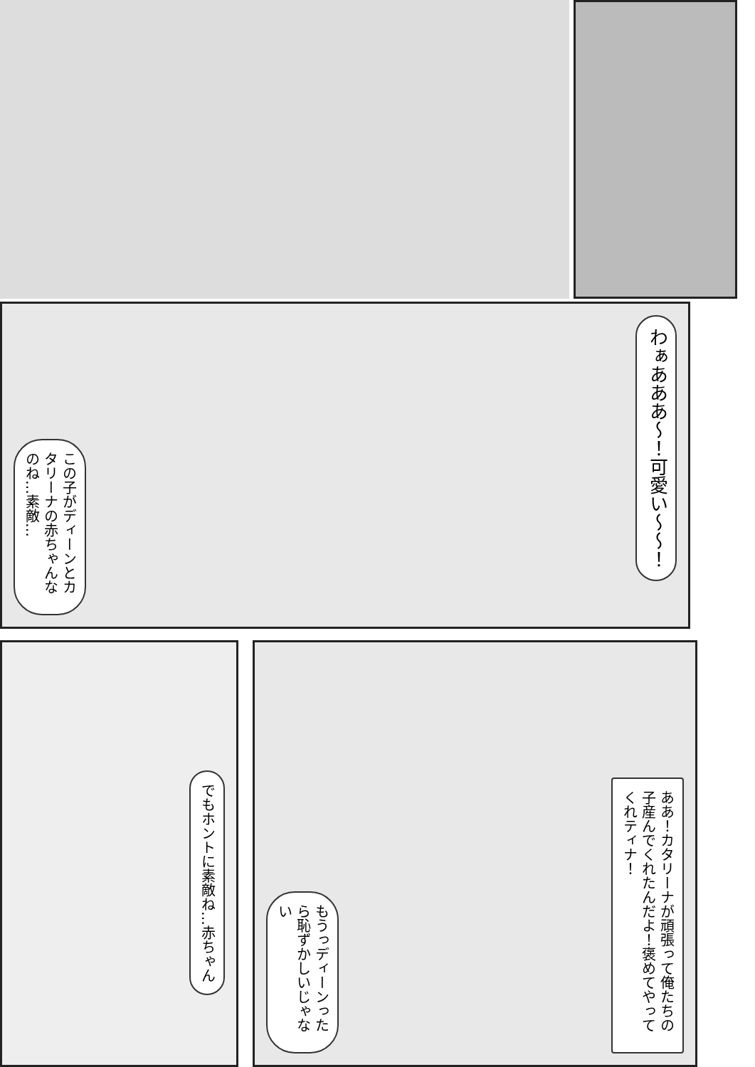この子がディーンとカタリーナの赤ちゃんなのね…素敵…
わぁあああ〜！可愛い〜〜！
でもホントに素敵ね…赤ちゃん
もうっディーンったら恥ずかしいじゃない
ああ！カタリーナが頑張って俺たちの子産んでくれたんだよ！褒めてやってくれティナ！